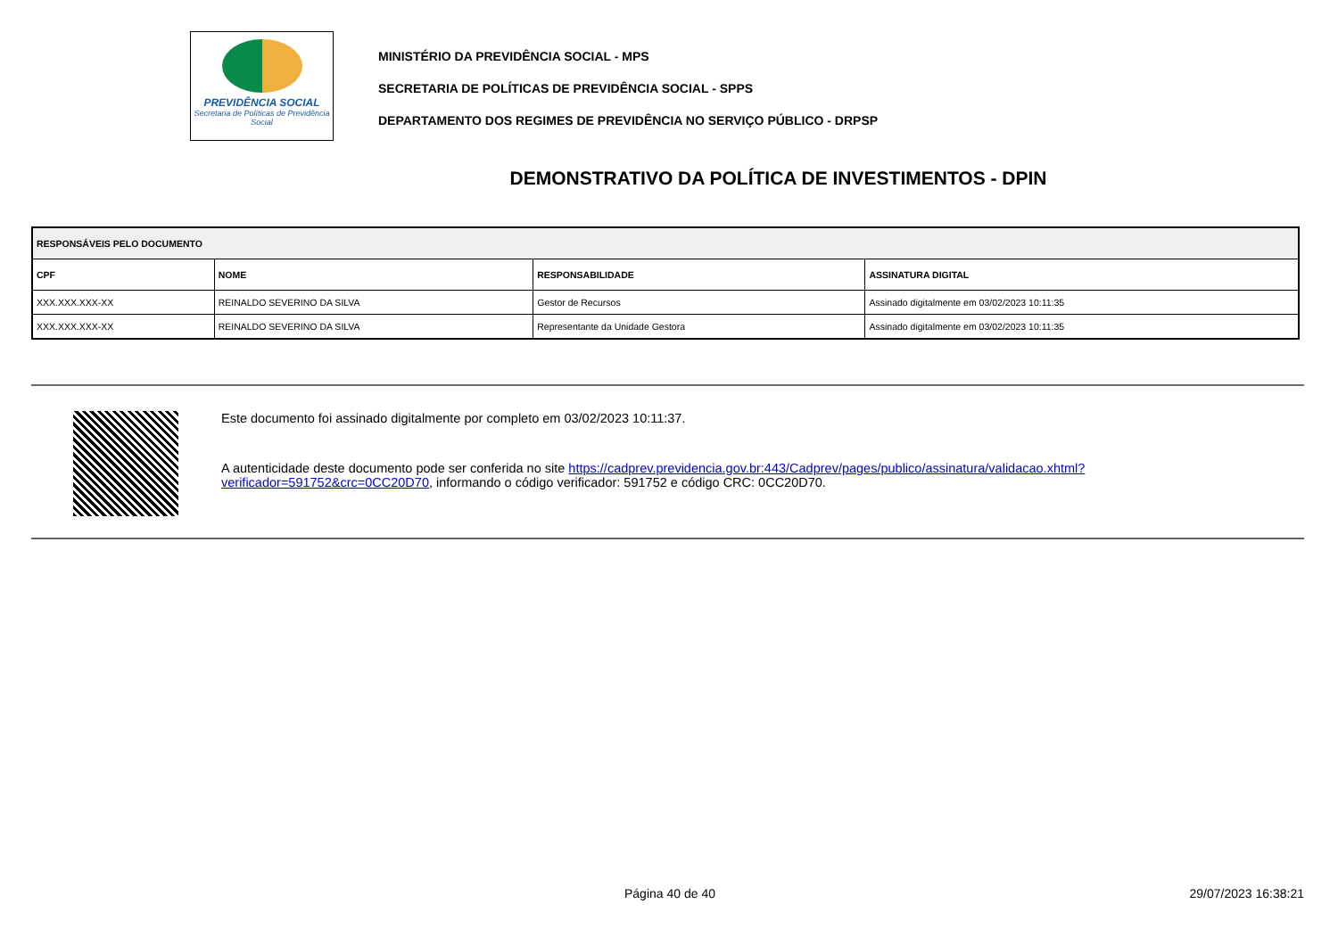PREVIDÊNCIA SOCIAL
Secretaria de Políticas de Previdência Social
MINISTÉRIO DA PREVIDÊNCIA SOCIAL - MPS
SECRETARIA DE POLÍTICAS DE PREVIDÊNCIA SOCIAL - SPPS
DEPARTAMENTO DOS REGIMES DE PREVIDÊNCIA NO SERVIÇO PÚBLICO - DRPSP
DEMONSTRATIVO DA POLÍTICA DE INVESTIMENTOS - DPIN
| RESPONSÁVEIS PELO DOCUMENTO | | | |
| --- | --- | --- | --- |
| CPF | NOME | RESPONSABILIDADE | ASSINATURA DIGITAL |
| XXX.XXX.XXX-XX | REINALDO SEVERINO DA SILVA | Gestor de Recursos | Assinado digitalmente em 03/02/2023 10:11:35 |
| XXX.XXX.XXX-XX | REINALDO SEVERINO DA SILVA | Representante da Unidade Gestora | Assinado digitalmente em 03/02/2023 10:11:35 |
Este documento foi assinado digitalmente por completo em 03/02/2023 10:11:37.
A autenticidade deste documento pode ser conferida no site https://cadprev.previdencia.gov.br:443/Cadprev/pages/publico/assinatura/validacao.xhtml?verificador=591752&crc=0CC20D70, informando o código verificador: 591752 e código CRC: 0CC20D70.
Página 40 de 40 29/07/2023 16:38:21